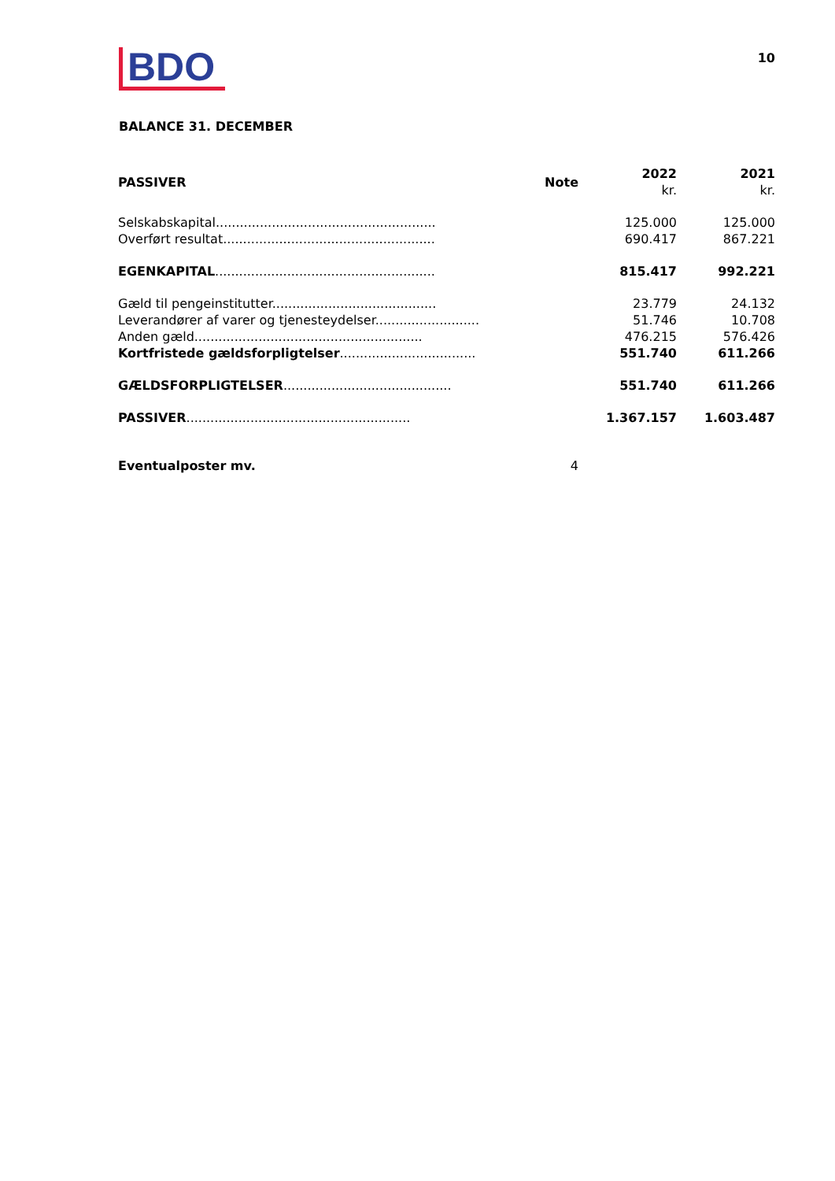BDO
10
BALANCE 31. DECEMBER
| PASSIVER | Note | 2022 kr. | 2021 kr. |
| --- | --- | --- | --- |
| Selskabskapital....................................................... | | 125.000 | 125.000 |
| Overført resultat..................................................... | | 690.417 | 867.221 |
| EGENKAPITAL ....................................................... | | 815.417 | 992.221 |
| Gæld til pengeinstitutter......................................... | | 23.779 | 24.132 |
| Leverandører af varer og tjenesteydelser.......................... | | 51.746 | 10.708 |
| Anden gæld......................................................... | | 476.215 | 576.426 |
| Kortfristede gældsforpligtelser .................................. | | 551.740 | 611.266 |
| GÆLDSFORPLIGTELSER .......................................... | | 551.740 | 611.266 |
| PASSIVER ........................................................ | | 1.367.157 | 1.603.487 |
| Eventualposter mv. | 4 | | |